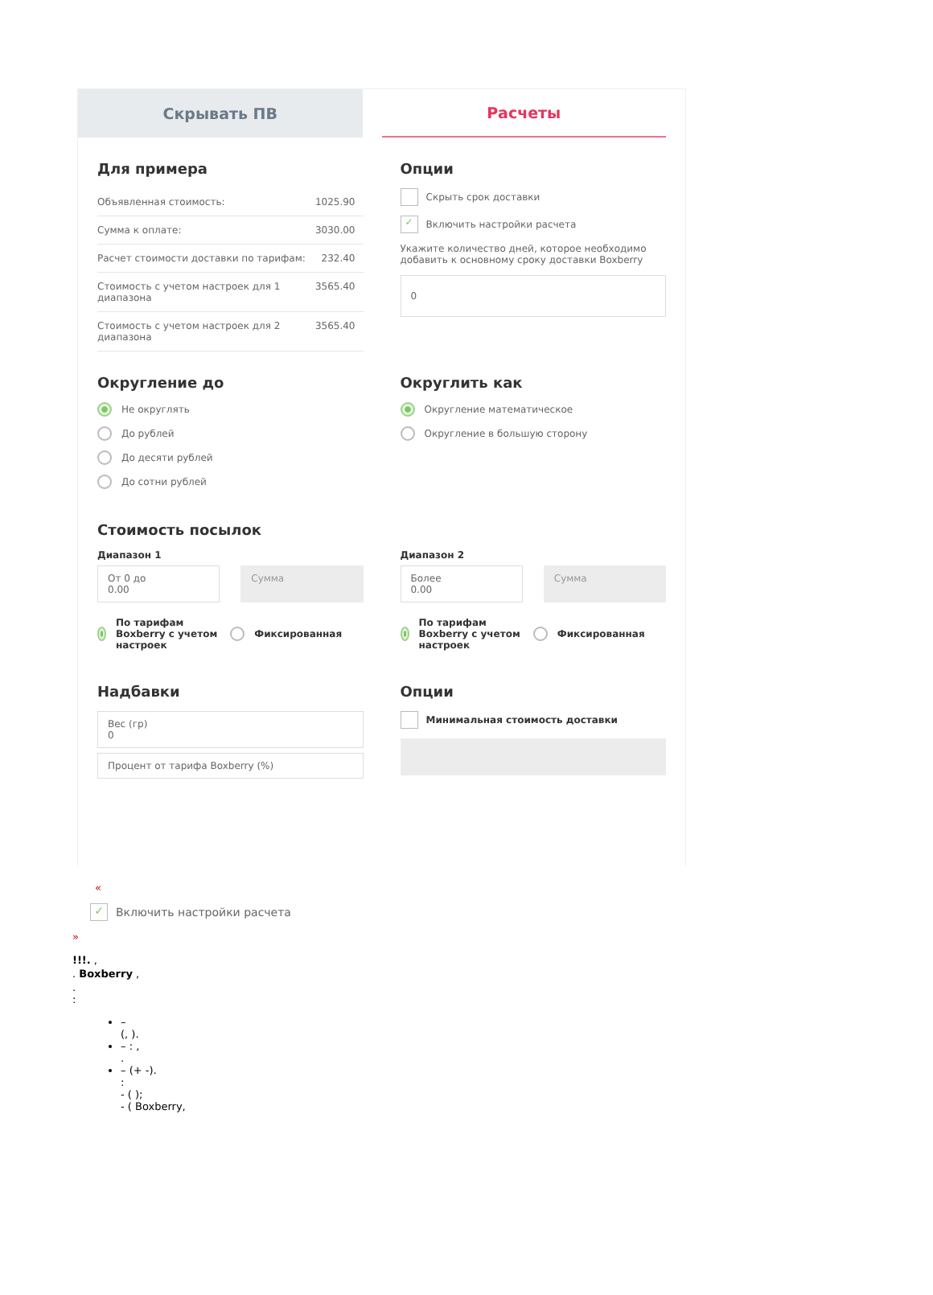Скрывать ПВ Расчеты
Для примера
Объявленная стоимость: 1025.90
Сумма к оплате: 3030.00
Расчет стоимости доставки по тарифам: 232.40
Стоимость с учетом настроек для 1 диапазона 3565.40
Стоимость с учетом настроек для 2 диапазона 3565.40
Опции
Скрыть срок доставки
✓ Включить настройки расчета
Укажите количество дней, которое необходимо добавить к основному сроку доставки Boxberry
0
Округление до
Не округлять
До рублей
До десяти рублей
До сотни рублей
Округлить как
Округление математическое
Округление в большую сторону
Стоимость посылок
Диапазон 1
От 0 до
0.00
Сумма
По тарифам Boxberry с учетом настроек
Фиксированная
Диапазон 2
Более
0.00
Сумма
По тарифам Boxberry с учетом настроек
Фиксированная
Надбавки
Вес (гр)
0
Процент от тарифа Boxberry (%)
Опции
Минимальная стоимость доставки
«
✓ Включить настройки расчета
»
!!!. ,
. Boxberry ,
.
:
–
(, ).
– : ,
.
– (+ -).
:
- ( );
- ( Boxberry,